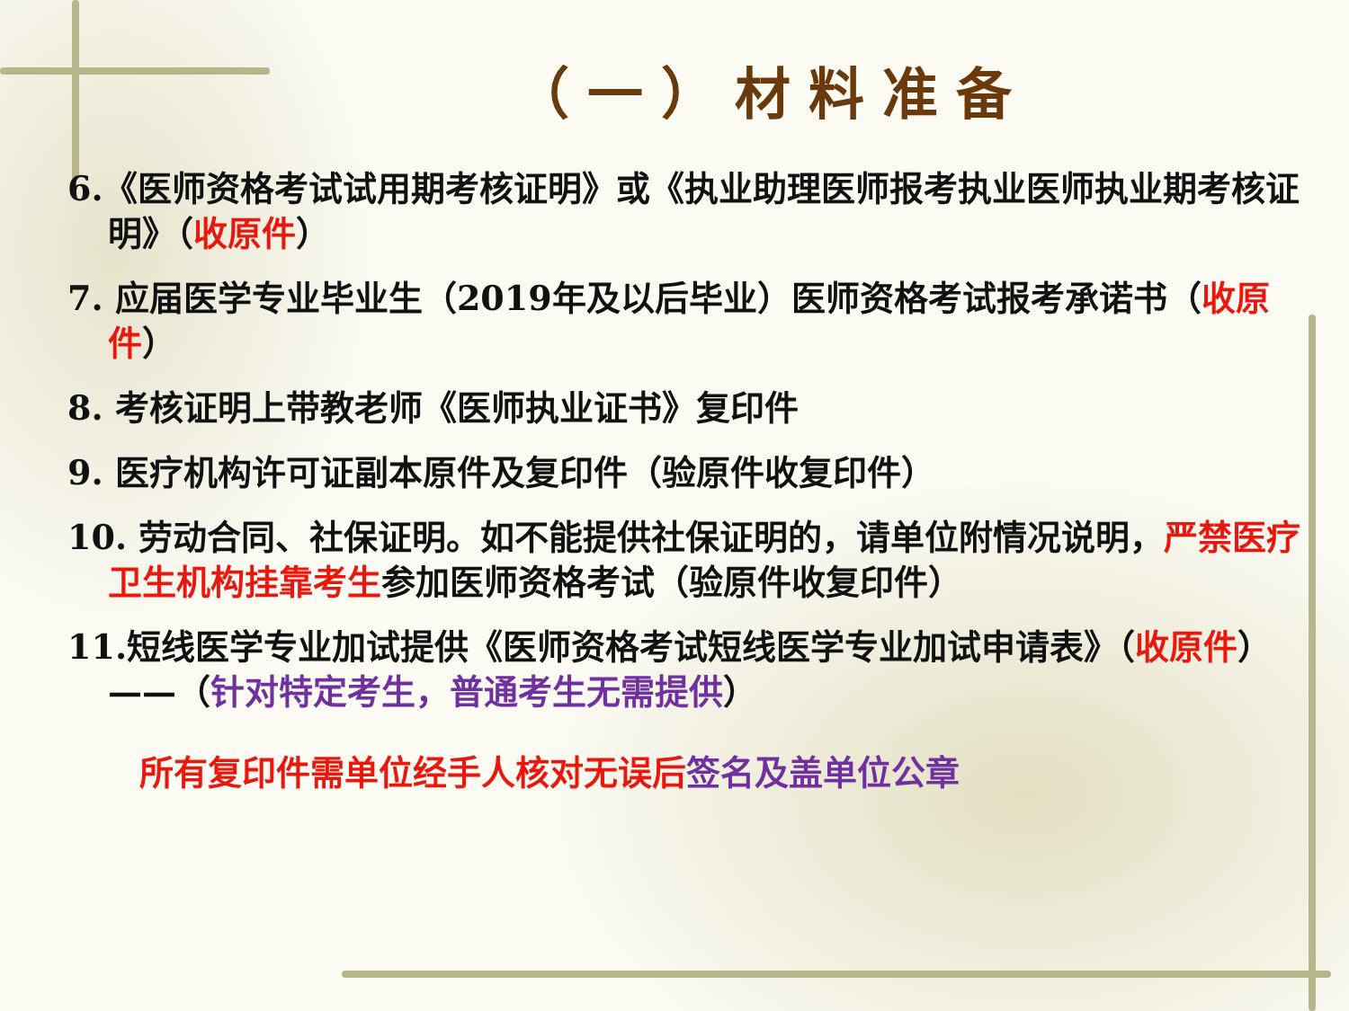（一）材料准备
6.《医师资格考试试用期考核证明》或《执业助理医师报考执业医师执业期考核证明》（收原件）
7. 应届医学专业毕业生（2019年及以后毕业）医师资格考试报考承诺书（收原件）
8. 考核证明上带教老师《医师执业证书》复印件
9. 医疗机构许可证副本原件及复印件（验原件收复印件）
10. 劳动合同、社保证明。如不能提供社保证明的，请单位附情况说明，严禁医疗卫生机构挂靠考生参加医师资格考试（验原件收复印件）
11.短线医学专业加试提供《医师资格考试短线医学专业加试申请表》（收原件）——（针对特定考生，普通考生无需提供）
所有复印件需单位经手人核对无误后 签名及盖单位公章